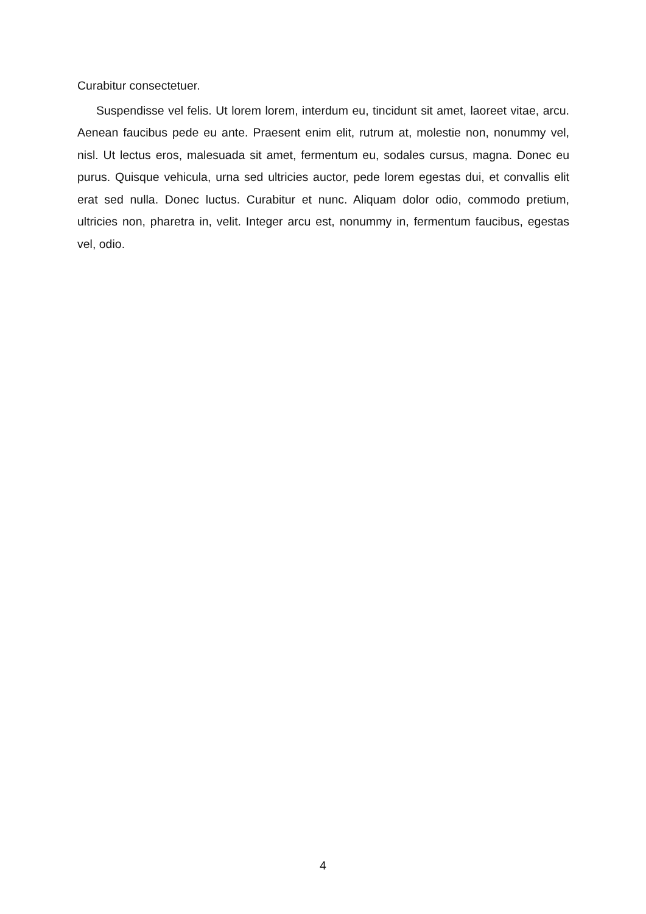Curabitur consectetuer.
Suspendisse vel felis. Ut lorem lorem, interdum eu, tincidunt sit amet, laoreet vitae, arcu. Aenean faucibus pede eu ante. Praesent enim elit, rutrum at, molestie non, nonummy vel, nisl. Ut lectus eros, malesuada sit amet, fermentum eu, sodales cursus, magna. Donec eu purus. Quisque vehicula, urna sed ultricies auctor, pede lorem egestas dui, et convallis elit erat sed nulla. Donec luctus. Curabitur et nunc. Aliquam dolor odio, commodo pretium, ultricies non, pharetra in, velit. Integer arcu est, nonummy in, fermentum faucibus, egestas vel, odio.
4